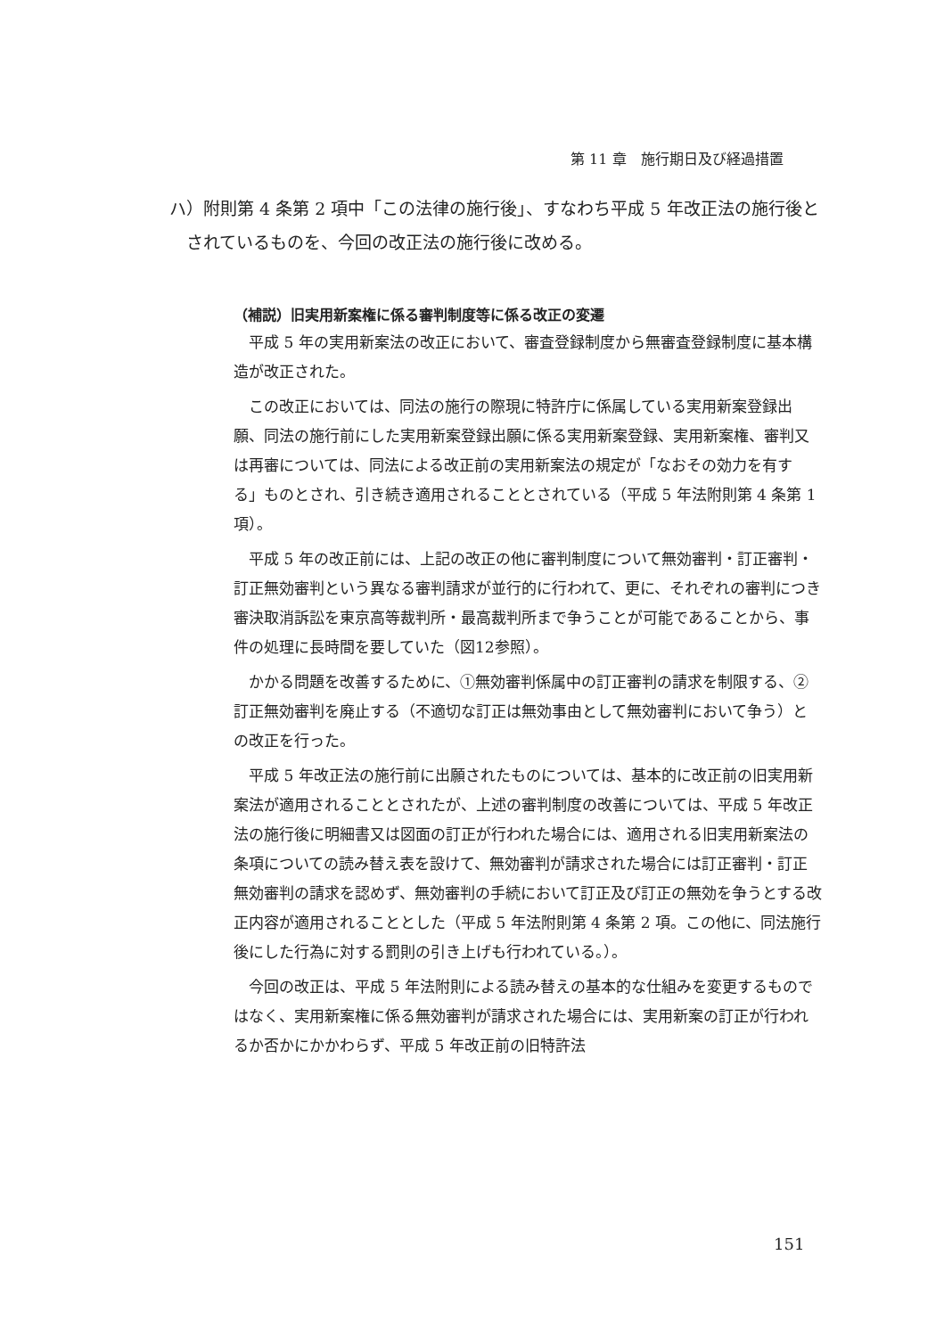第 11 章　施行期日及び経過措置
ハ）附則第 4 条第 2 項中「この法律の施行後」、すなわち平成 5 年改正法の施行後とされているものを、今回の改正法の施行後に改める。
（補説）旧実用新案権に係る審判制度等に係る改正の変遷
平成 5 年の実用新案法の改正において、審査登録制度から無審査登録制度に基本構造が改正された。
この改正においては、同法の施行の際現に特許庁に係属している実用新案登録出願、同法の施行前にした実用新案登録出願に係る実用新案登録、実用新案権、審判又は再審については、同法による改正前の実用新案法の規定が「なおその効力を有する」ものとされ、引き続き適用されることとされている（平成 5 年法附則第 4 条第 1 項）。
平成 5 年の改正前には、上記の改正の他に審判制度について無効審判・訂正審判・訂正無効審判という異なる審判請求が並行的に行われて、更に、それぞれの審判につき審決取消訴訟を東京高等裁判所・最高裁判所まで争うことが可能であることから、事件の処理に長時間を要していた（図12参照）。
かかる問題を改善するために、①無効審判係属中の訂正審判の請求を制限する、②訂正無効審判を廃止する（不適切な訂正は無効事由として無効審判において争う）との改正を行った。
平成 5 年改正法の施行前に出願されたものについては、基本的に改正前の旧実用新案法が適用されることとされたが、上述の審判制度の改善については、平成 5 年改正法の施行後に明細書又は図面の訂正が行われた場合には、適用される旧実用新案法の条項についての読み替え表を設けて、無効審判が請求された場合には訂正審判・訂正無効審判の請求を認めず、無効審判の手続において訂正及び訂正の無効を争うとする改正内容が適用されることとした（平成 5 年法附則第 4 条第 2 項。この他に、同法施行後にした行為に対する罰則の引き上げも行われている。）。
今回の改正は、平成 5 年法附則による読み替えの基本的な仕組みを変更するものではなく、実用新案権に係る無効審判が請求された場合には、実用新案の訂正が行われるか否かにかかわらず、平成 5 年改正前の旧特許法
151